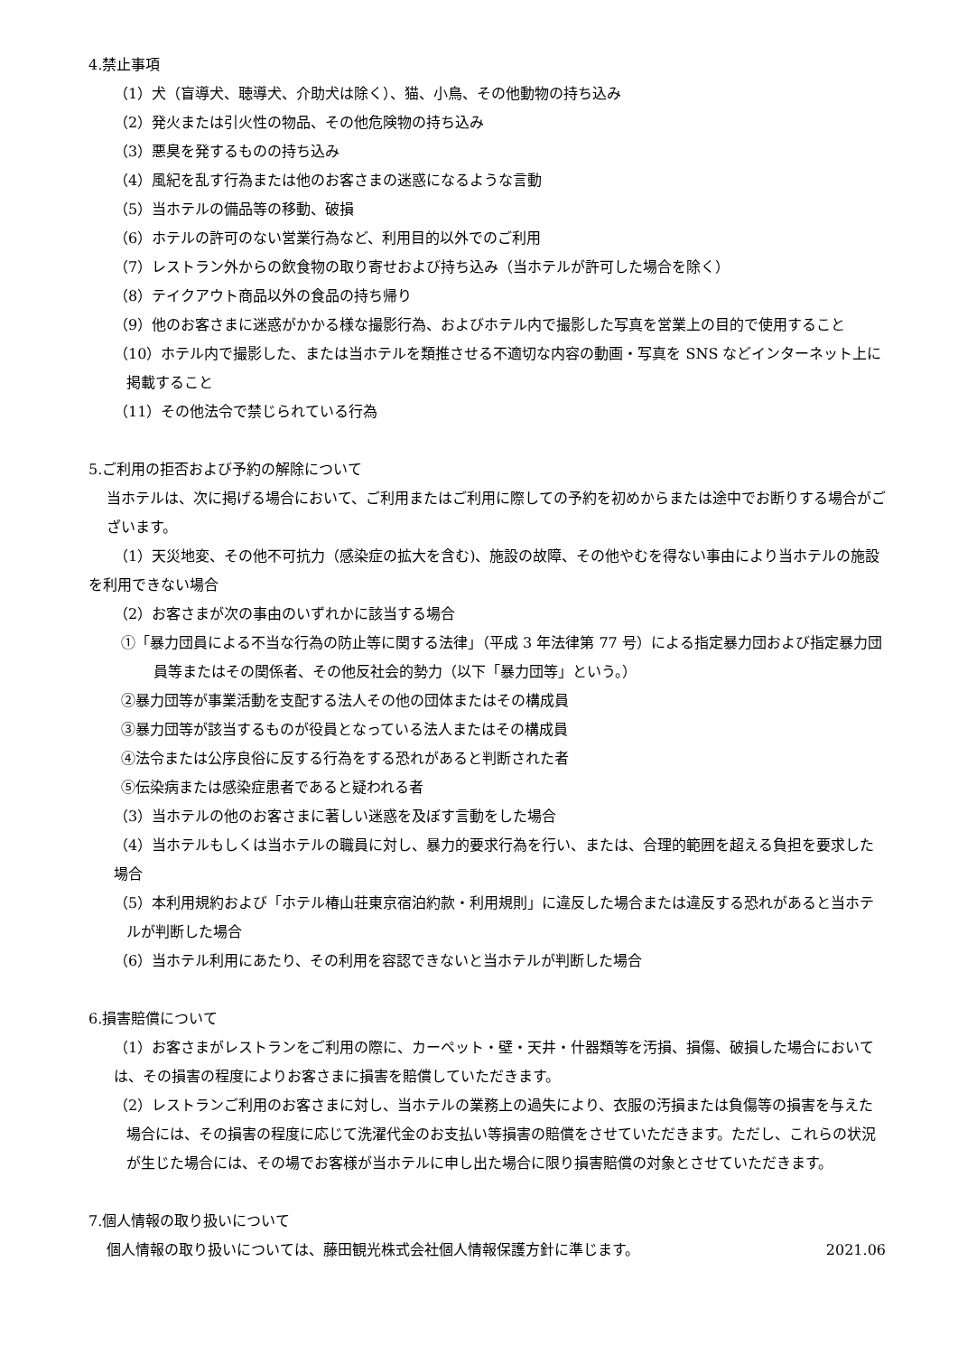4.禁止事項
（1）犬（盲導犬、聴導犬、介助犬は除く）、猫、小鳥、その他動物の持ち込み
（2）発火または引火性の物品、その他危険物の持ち込み
（3）悪臭を発するものの持ち込み
（4）風紀を乱す行為または他のお客さまの迷惑になるような言動
（5）当ホテルの備品等の移動、破損
（6）ホテルの許可のない営業行為など、利用目的以外でのご利用
（7）レストラン外からの飲食物の取り寄せおよび持ち込み（当ホテルが許可した場合を除く）
（8）テイクアウト商品以外の食品の持ち帰り
（9）他のお客さまに迷惑がかかる様な撮影行為、およびホテル内で撮影した写真を営業上の目的で使用すること
（10）ホテル内で撮影した、または当ホテルを類推させる不適切な内容の動画・写真を SNS などインターネット上に掲載すること
（11）その他法令で禁じられている行為
5.ご利用の拒否および予約の解除について
当ホテルは、次に掲げる場合において、ご利用またはご利用に際しての予約を初めからまたは途中でお断りする場合がございます。
（1）天災地変、その他不可抗力（感染症の拡大を含む)、施設の故障、その他やむを得ない事由により当ホテルの施設を利用できない場合
（2）お客さまが次の事由のいずれかに該当する場合
①「暴力団員による不当な行為の防止等に関する法律」（平成 3 年法律第 77 号）による指定暴力団および指定暴力団員等またはその関係者、その他反社会的勢力（以下「暴力団等」という。）
②暴力団等が事業活動を支配する法人その他の団体またはその構成員
③暴力団等が該当するものが役員となっている法人またはその構成員
④法令または公序良俗に反する行為をする恐れがあると判断された者
⑤伝染病または感染症患者であると疑われる者
（3）当ホテルの他のお客さまに著しい迷惑を及ぼす言動をした場合
（4）当ホテルもしくは当ホテルの職員に対し、暴力的要求行為を行い、または、合理的範囲を超える負担を要求した場合
（5）本利用規約および「ホテル椿山荘東京宿泊約款・利用規則」に違反した場合または違反する恐れがあると当ホテルが判断した場合
（6）当ホテル利用にあたり、その利用を容認できないと当ホテルが判断した場合
6.損害賠償について
（1）お客さまがレストランをご利用の際に、カーペット・壁・天井・什器類等を汚損、損傷、破損した場合においては、その損害の程度によりお客さまに損害を賠償していただきます。
（2）レストランご利用のお客さまに対し、当ホテルの業務上の過失により、衣服の汚損または負傷等の損害を与えた場合には、その損害の程度に応じて洗濯代金のお支払い等損害の賠償をさせていただきます。ただし、これらの状況が生じた場合には、その場でお客様が当ホテルに申し出た場合に限り損害賠償の対象とさせていただきます。
7.個人情報の取り扱いについて
個人情報の取り扱いについては、藤田観光株式会社個人情報保護方針に準じます。 2021.06